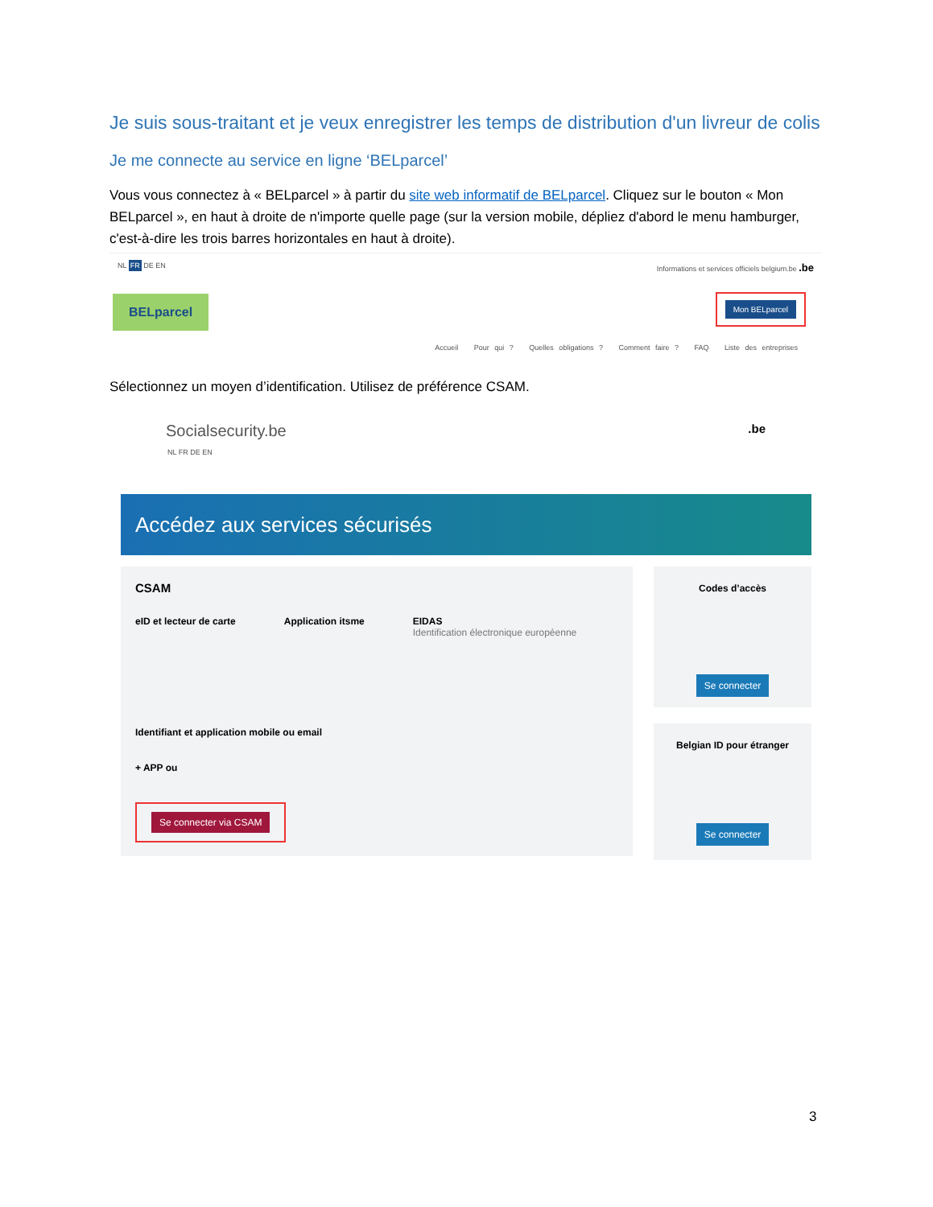Je suis sous-traitant et je veux enregistrer les temps de distribution d'un livreur de colis
Je me connecte au service en ligne ‘BELparcel’
Vous vous connectez à « BELparcel » à partir du site web informatif de BELparcel. Cliquez sur le bouton « Mon BELparcel », en haut à droite de n'importe quelle page (sur la version mobile, dépliez d'abord le menu hamburger, c'est-à-dire les trois barres horizontales en haut à droite).
NL FR DE EN Informations et services officiels belgium.be .be
BELparcel Mon BELparcel
Accueil Pour qui ? Quelles obligations ? Comment faire ? FAQ Liste des entreprises
Sélectionnez un moyen d’identification. Utilisez de préférence CSAM.
Socialsecurity.be .be
NL FR DE EN
Accédez aux services sécurisés
CSAM
eID et lecteur de carte Application itsme EIDAS
Identification électronique européenne
Identifiant et application mobile ou email
+ APP ou
Se connecter via CSAM
Codes d’accès
Se connecter
Belgian ID pour étranger
Se connecter
3